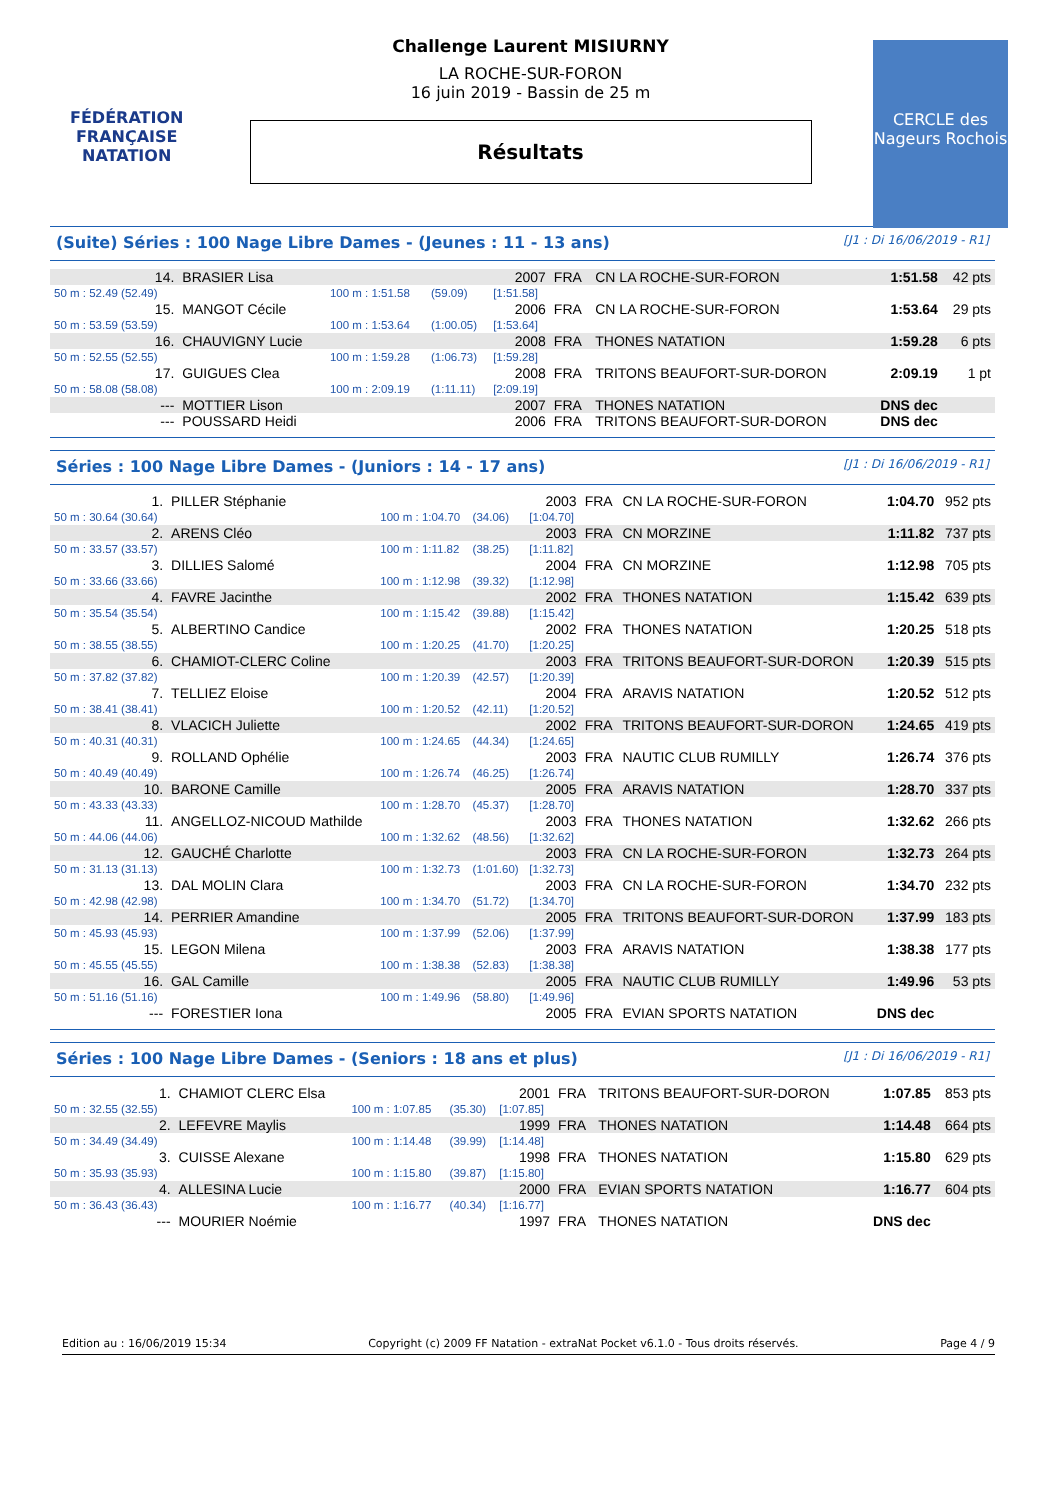FÉDÉRATION FRANÇAISE NATATION
Challenge Laurent MISIURNY
LA ROCHE-SUR-FORON
16 juin 2019 - Bassin de 25 m
Résultats
CERCLE des Nageurs Rochois
(Suite) Séries : 100 Nage Libre Dames - (Jeunes : 11 - 13 ans) [J1 : Di 16/06/2019 - R1]
| 14. | BRASIER Lisa | | | 2007 | FRA | CN LA ROCHE-SUR-FORON | 1:51.58 | 42 pts |
| 50 m : 52.49 (52.49) | | 100 m : 1:51.58 | (59.09) | [1:51.58] | | | | |
| 15. | MANGOT Cécile | | | 2006 | FRA | CN LA ROCHE-SUR-FORON | 1:53.64 | 29 pts |
| 50 m : 53.59 (53.59) | | 100 m : 1:53.64 | (1:00.05) | [1:53.64] | | | | |
| 16. | CHAUVIGNY Lucie | | | 2008 | FRA | THONES NATATION | 1:59.28 | 6 pts |
| 50 m : 52.55 (52.55) | | 100 m : 1:59.28 | (1:06.73) | [1:59.28] | | | | |
| 17. | GUIGUES Clea | | | 2008 | FRA | TRITONS BEAUFORT-SUR-DORON | 2:09.19 | 1 pt |
| 50 m : 58.08 (58.08) | | 100 m : 2:09.19 | (1:11.11) | [2:09.19] | | | | |
| --- | MOTTIER Lison | | | 2007 | FRA | THONES NATATION | DNS dec | |
| --- | POUSSARD Heidi | | | 2006 | FRA | TRITONS BEAUFORT-SUR-DORON | DNS dec | |
Séries : 100 Nage Libre Dames - (Juniors : 14 - 17 ans) [J1 : Di 16/06/2019 - R1]
| 1. | PILLER Stéphanie | | | 2003 | FRA | CN LA ROCHE-SUR-FORON | 1:04.70 | 952 pts |
| 50 m : 30.64 (30.64) | | 100 m : 1:04.70 | (34.06) | [1:04.70] | | | | |
| 2. | ARENS Cléo | | | 2003 | FRA | CN MORZINE | 1:11.82 | 737 pts |
| 50 m : 33.57 (33.57) | | 100 m : 1:11.82 | (38.25) | [1:11.82] | | | | |
| 3. | DILLIES Salomé | | | 2004 | FRA | CN MORZINE | 1:12.98 | 705 pts |
| 50 m : 33.66 (33.66) | | 100 m : 1:12.98 | (39.32) | [1:12.98] | | | | |
| 4. | FAVRE Jacinthe | | | 2002 | FRA | THONES NATATION | 1:15.42 | 639 pts |
| 50 m : 35.54 (35.54) | | 100 m : 1:15.42 | (39.88) | [1:15.42] | | | | |
| 5. | ALBERTINO Candice | | | 2002 | FRA | THONES NATATION | 1:20.25 | 518 pts |
| 50 m : 38.55 (38.55) | | 100 m : 1:20.25 | (41.70) | [1:20.25] | | | | |
| 6. | CHAMIOT-CLERC Coline | | | 2003 | FRA | TRITONS BEAUFORT-SUR-DORON | 1:20.39 | 515 pts |
| 50 m : 37.82 (37.82) | | 100 m : 1:20.39 | (42.57) | [1:20.39] | | | | |
| 7. | TELLIEZ Eloise | | | 2004 | FRA | ARAVIS NATATION | 1:20.52 | 512 pts |
| 50 m : 38.41 (38.41) | | 100 m : 1:20.52 | (42.11) | [1:20.52] | | | | |
| 8. | VLACICH Juliette | | | 2002 | FRA | TRITONS BEAUFORT-SUR-DORON | 1:24.65 | 419 pts |
| 50 m : 40.31 (40.31) | | 100 m : 1:24.65 | (44.34) | [1:24.65] | | | | |
| 9. | ROLLAND Ophélie | | | 2003 | FRA | NAUTIC CLUB RUMILLY | 1:26.74 | 376 pts |
| 50 m : 40.49 (40.49) | | 100 m : 1:26.74 | (46.25) | [1:26.74] | | | | |
| 10. | BARONE Camille | | | 2005 | FRA | ARAVIS NATATION | 1:28.70 | 337 pts |
| 50 m : 43.33 (43.33) | | 100 m : 1:28.70 | (45.37) | [1:28.70] | | | | |
| 11. | ANGELLOZ-NICOUD Mathilde | | | 2003 | FRA | THONES NATATION | 1:32.62 | 266 pts |
| 50 m : 44.06 (44.06) | | 100 m : 1:32.62 | (48.56) | [1:32.62] | | | | |
| 12. | GAUCHÉ Charlotte | | | 2003 | FRA | CN LA ROCHE-SUR-FORON | 1:32.73 | 264 pts |
| 50 m : 31.13 (31.13) | | 100 m : 1:32.73 | (1:01.60) | [1:32.73] | | | | |
| 13. | DAL MOLIN Clara | | | 2003 | FRA | CN LA ROCHE-SUR-FORON | 1:34.70 | 232 pts |
| 50 m : 42.98 (42.98) | | 100 m : 1:34.70 | (51.72) | [1:34.70] | | | | |
| 14. | PERRIER Amandine | | | 2005 | FRA | TRITONS BEAUFORT-SUR-DORON | 1:37.99 | 183 pts |
| 50 m : 45.93 (45.93) | | 100 m : 1:37.99 | (52.06) | [1:37.99] | | | | |
| 15. | LEGON Milena | | | 2003 | FRA | ARAVIS NATATION | 1:38.38 | 177 pts |
| 50 m : 45.55 (45.55) | | 100 m : 1:38.38 | (52.83) | [1:38.38] | | | | |
| 16. | GAL Camille | | | 2005 | FRA | NAUTIC CLUB RUMILLY | 1:49.96 | 53 pts |
| 50 m : 51.16 (51.16) | | 100 m : 1:49.96 | (58.80) | [1:49.96] | | | | |
| --- | FORESTIER Iona | | | 2005 | FRA | EVIAN SPORTS NATATION | DNS dec | |
Séries : 100 Nage Libre Dames - (Seniors : 18 ans et plus) [J1 : Di 16/06/2019 - R1]
| 1. | CHAMIOT CLERC Elsa | | | 2001 | FRA | TRITONS BEAUFORT-SUR-DORON | 1:07.85 | 853 pts |
| 50 m : 32.55 (32.55) | | 100 m : 1:07.85 | (35.30) | [1:07.85] | | | | |
| 2. | LEFEVRE Maylis | | | 1999 | FRA | THONES NATATION | 1:14.48 | 664 pts |
| 50 m : 34.49 (34.49) | | 100 m : 1:14.48 | (39.99) | [1:14.48] | | | | |
| 3. | CUISSE Alexane | | | 1998 | FRA | THONES NATATION | 1:15.80 | 629 pts |
| 50 m : 35.93 (35.93) | | 100 m : 1:15.80 | (39.87) | [1:15.80] | | | | |
| 4. | ALLESINA Lucie | | | 2000 | FRA | EVIAN SPORTS NATATION | 1:16.77 | 604 pts |
| 50 m : 36.43 (36.43) | | 100 m : 1:16.77 | (40.34) | [1:16.77] | | | | |
| --- | MOURIER Noémie | | | 1997 | FRA | THONES NATATION | DNS dec | |
Edition au : 16/06/2019 15:34 Copyright (c) 2009 FF Natation - extraNat Pocket v6.1.0 - Tous droits réservés. Page 4 / 9